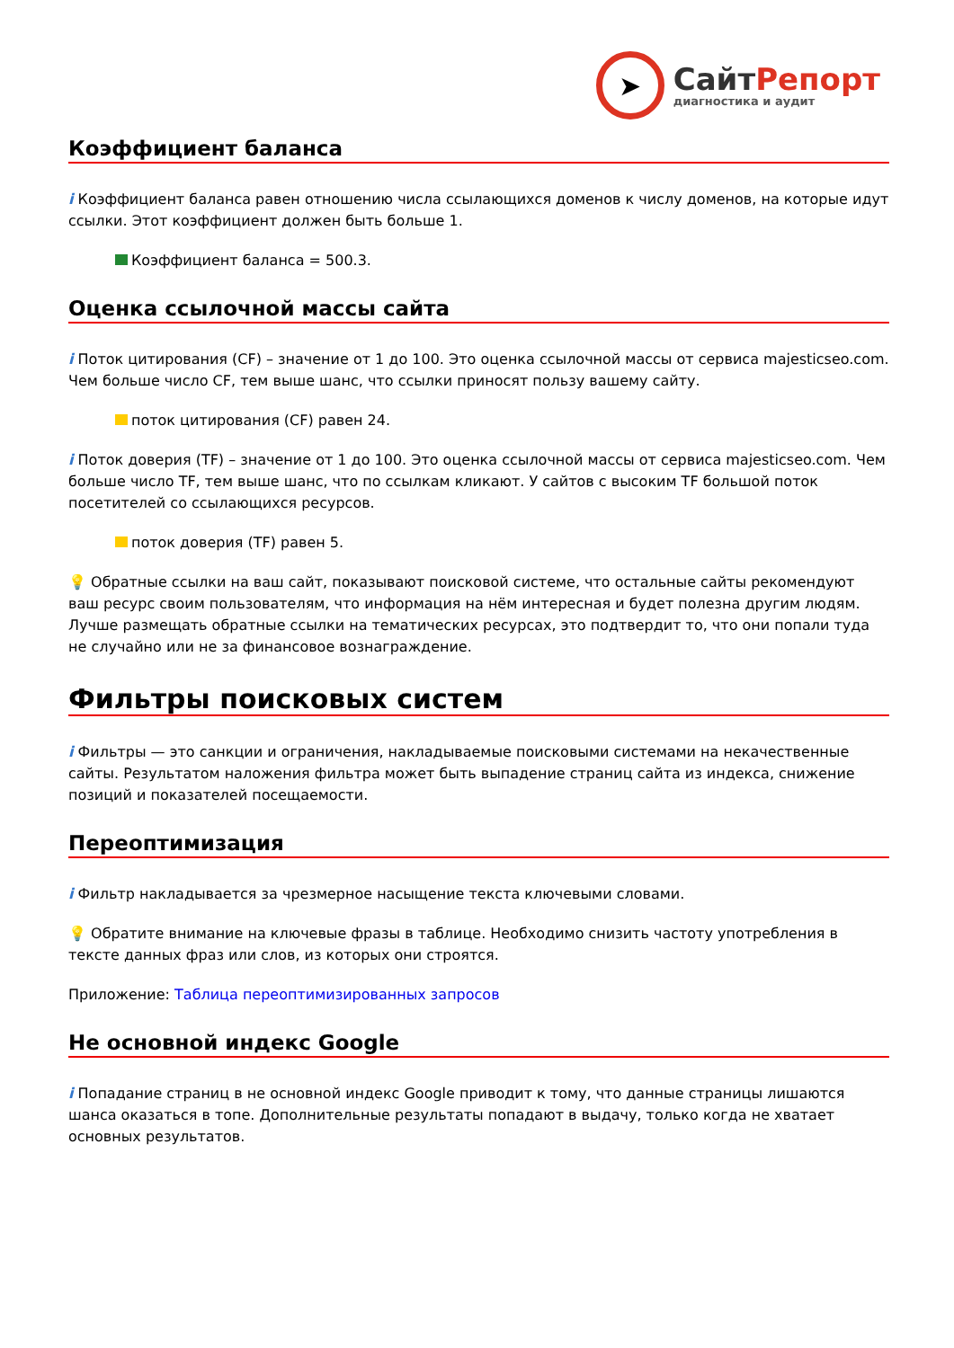➤
Сайт Репорт
диагностика и аудит
Коэффициент баланса
i Коэффициент баланса равен отношению числа ссылающихся доменов к числу доменов, на которые идут ссылки. Этот коэффициент должен быть больше 1.
Коэффициент баланса = 500.3.
Оценка ссылочной массы сайта
i Поток цитирования (CF) – значение от 1 до 100. Это оценка ссылочной массы от сервиса majesticseo.com. Чем больше число CF, тем выше шанс, что ссылки приносят пользу вашему сайту.
поток цитирования (CF) равен 24.
i Поток доверия (TF) – значение от 1 до 100. Это оценка ссылочной массы от сервиса majesticseo.com. Чем больше число TF, тем выше шанс, что по ссылкам кликают. У сайтов с высоким TF большой поток посетителей со ссылающихся ресурсов.
поток доверия (TF) равен 5.
💡 Обратные ссылки на ваш сайт, показывают поисковой системе, что остальные сайты рекомендуют ваш ресурс своим пользователям, что информация на нём интересная и будет полезна другим людям.
Лучше размещать обратные ссылки на тематических ресурсах, это подтвердит то, что они попали туда не случайно или не за финансовое вознаграждение.
Фильтры поисковых систем
i Фильтры — это санкции и ограничения, накладываемые поисковыми системами на некачественные сайты. Результатом наложения фильтра может быть выпадение страниц сайта из индекса, снижение позиций и показателей посещаемости.
Переоптимизация
i Фильтр накладывается за чрезмерное насыщение текста ключевыми словами.
💡 Обратите внимание на ключевые фразы в таблице. Необходимо снизить частоту употребления в тексте данных фраз или слов, из которых они строятся.
Приложение: Таблица переоптимизированных запросов
Не основной индекс Google
i Попадание страниц в не основной индекс Google приводит к тому, что данные страницы лишаются шанса оказаться в топе. Дополнительные результаты попадают в выдачу, только когда не хватает основных результатов.